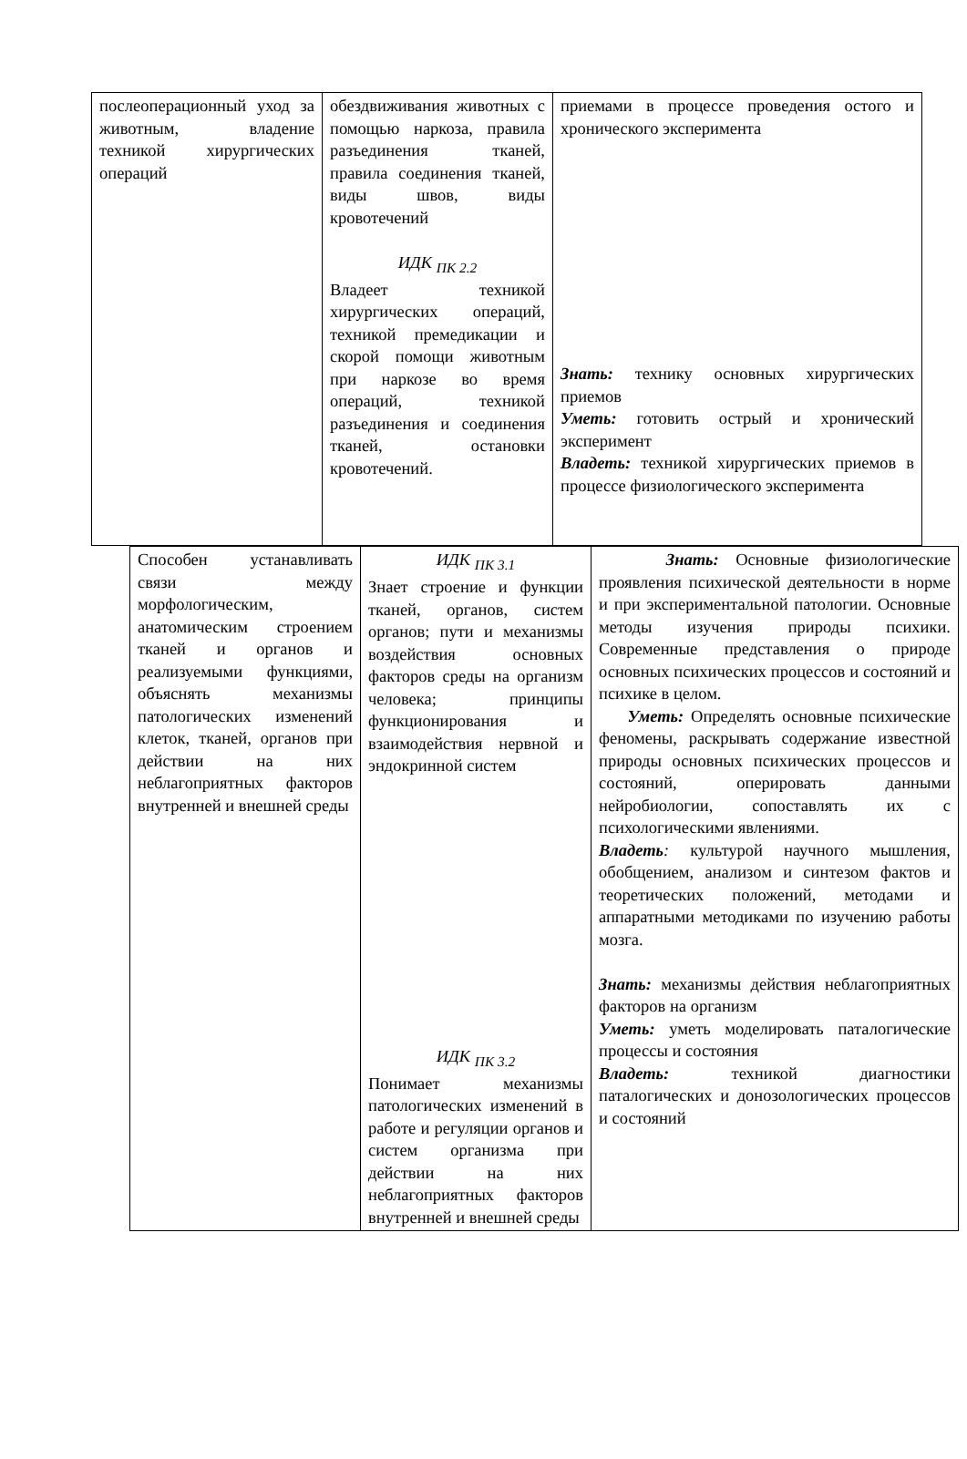| послеоперационный уход за животным, владение техникой хирургических операций | обездвиживания животных с помощью наркоза, правила разъединения тканей, правила соединения тканей, виды швов, виды кровотечений ИДК <sub>ПК 2.2</sub> Владеет техникой хирургических операций, техникой премедикации и скорой помощи животным при наркозе во время операций, техникой разъединения и соединения тканей, остановки кровотечений. | приемами в процессе проведения остого и хронического эксперимента Знать: технику основных хирургических приемов Уметь: готовить острый и хронический эксперимент Владеть: техникой хирургических приемов в процессе физиологического эксперимента |
| Способен устанавливать связи между морфологическим, анатомическим строением тканей и органов и реализуемыми функциями, объяснять механизмы патологических изменений клеток, тканей, органов при действии на них неблагоприятных факторов внутренней и внешней среды | ИДК <sub>ПК 3.1</sub> Знает строение и функции тканей, органов, систем органов; пути и механизмы воздействия основных факторов среды на организм человека; принципы функционирования и взаимодействия нервной и эндокринной систем ИДК <sub>ПК 3.2</sub> Понимает механизмы патологических изменений в работе и регуляции органов и систем организма при действии на них неблагоприятных факторов внутренней и внешней среды | Знать: Основные физиологические проявления психической деятельности в норме и при экспериментальной патологии. Основные методы изучения природы психики. Современные представления о природе основных психических процессов и состояний и психике в целом. Уметь: Определять основные психические феномены, раскрывать содержание известной природы основных психических процессов и состояний, оперировать данными нейробиологии, сопоставлять их с психологическими явлениями. Владеть : культурой научного мышления, обобщением, анализом и синтезом фактов и теоретических положений, методами и аппаратными методиками по изучению работы мозга. Знать: механизмы действия неблагоприятных факторов на организм Уметь: уметь моделировать паталогические процессы и состояния Владеть: техникой диагностики паталогических и донозологических процессов и состояний |